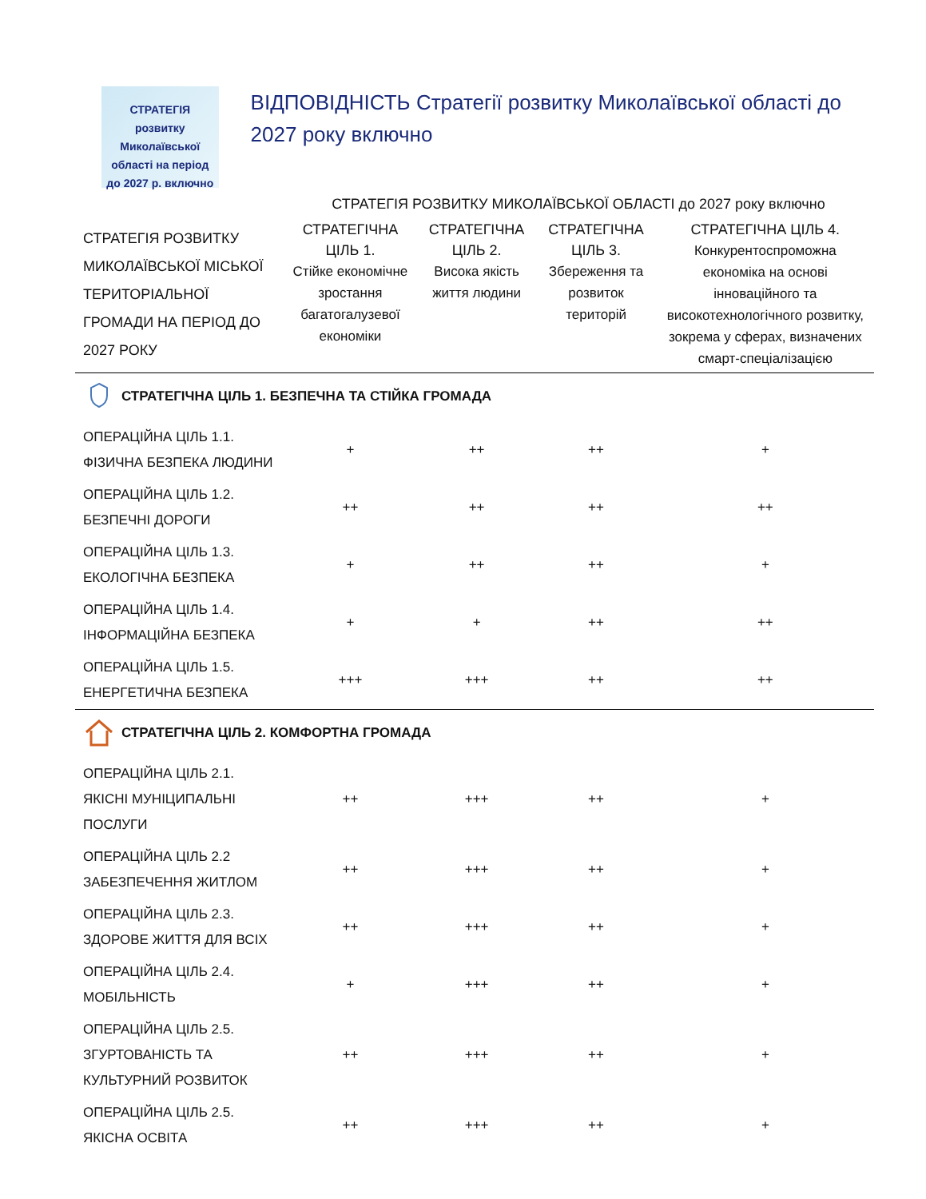СТРАТЕГІЯ
розвитку Миколаївської
області на період
до 2027 р. включно
ВІДПОВІДНІСТЬ Стратегії розвитку Миколаївської області до 2027 року включно
| | СТРАТЕГІЯ РОЗВИТКУ МИКОЛАЇВСЬКОЇ ОБЛАСТІ до 2027 року включно | | | |
| --- | --- | --- | --- | --- |
| СТРАТЕГІЯ РОЗВИТКУ МИКОЛАЇВСЬКОЇ МІСЬКОЇ ТЕРИТОРІАЛЬНОЇ ГРОМАДИ НА ПЕРІОД ДО 2027 РОКУ | СТРАТЕГІЧНА ЦІЛЬ 1. Стійке економічне зростання багатогалузевої економіки | СТРАТЕГІЧНА ЦІЛЬ 2. Висока якість життя людини | СТРАТЕГІЧНА ЦІЛЬ 3. Збереження та розвиток територій | СТРАТЕГІЧНА ЦІЛЬ 4. Конкурентоспроможна економіка на основі інноваційного та високотехнологічного розвитку, зокрема у сферах, визначених смарт-спеціалізацією |
| СТРАТЕГІЧНА ЦІЛЬ 1. БЕЗПЕЧНА ТА СТІЙКА ГРОМАДА | | | | |
| ОПЕРАЦІЙНА ЦІЛЬ 1.1. ФІЗИЧНА БЕЗПЕКА ЛЮДИНИ | + | ++ | ++ | + |
| ОПЕРАЦІЙНА ЦІЛЬ 1.2. БЕЗПЕЧНІ ДОРОГИ | ++ | ++ | ++ | ++ |
| ОПЕРАЦІЙНА ЦІЛЬ 1.3. ЕКОЛОГІЧНА БЕЗПЕКА | + | ++ | ++ | + |
| ОПЕРАЦІЙНА ЦІЛЬ 1.4. ІНФОРМАЦІЙНА БЕЗПЕКА | + | + | ++ | ++ |
| ОПЕРАЦІЙНА ЦІЛЬ 1.5. ЕНЕРГЕТИЧНА БЕЗПЕКА | +++ | +++ | ++ | ++ |
| СТРАТЕГІЧНА ЦІЛЬ 2. КОМФОРТНА ГРОМАДА | | | | |
| ОПЕРАЦІЙНА ЦІЛЬ 2.1. ЯКІСНІ МУНІЦИПАЛЬНІ ПОСЛУГИ | ++ | +++ | ++ | + |
| ОПЕРАЦІЙНА ЦІЛЬ 2.2 ЗАБЕЗПЕЧЕННЯ ЖИТЛОМ | ++ | +++ | ++ | + |
| ОПЕРАЦІЙНА ЦІЛЬ 2.3. ЗДОРОВЕ ЖИТТЯ ДЛЯ ВСІХ | ++ | +++ | ++ | + |
| ОПЕРАЦІЙНА ЦІЛЬ 2.4. МОБІЛЬНІСТЬ | + | +++ | ++ | + |
| ОПЕРАЦІЙНА ЦІЛЬ 2.5. ЗГУРТОВАНІСТЬ ТА КУЛЬТУРНИЙ РОЗВИТОК | ++ | +++ | ++ | + |
| ОПЕРАЦІЙНА ЦІЛЬ 2.5. ЯКІСНА ОСВІТА | ++ | +++ | ++ | + |